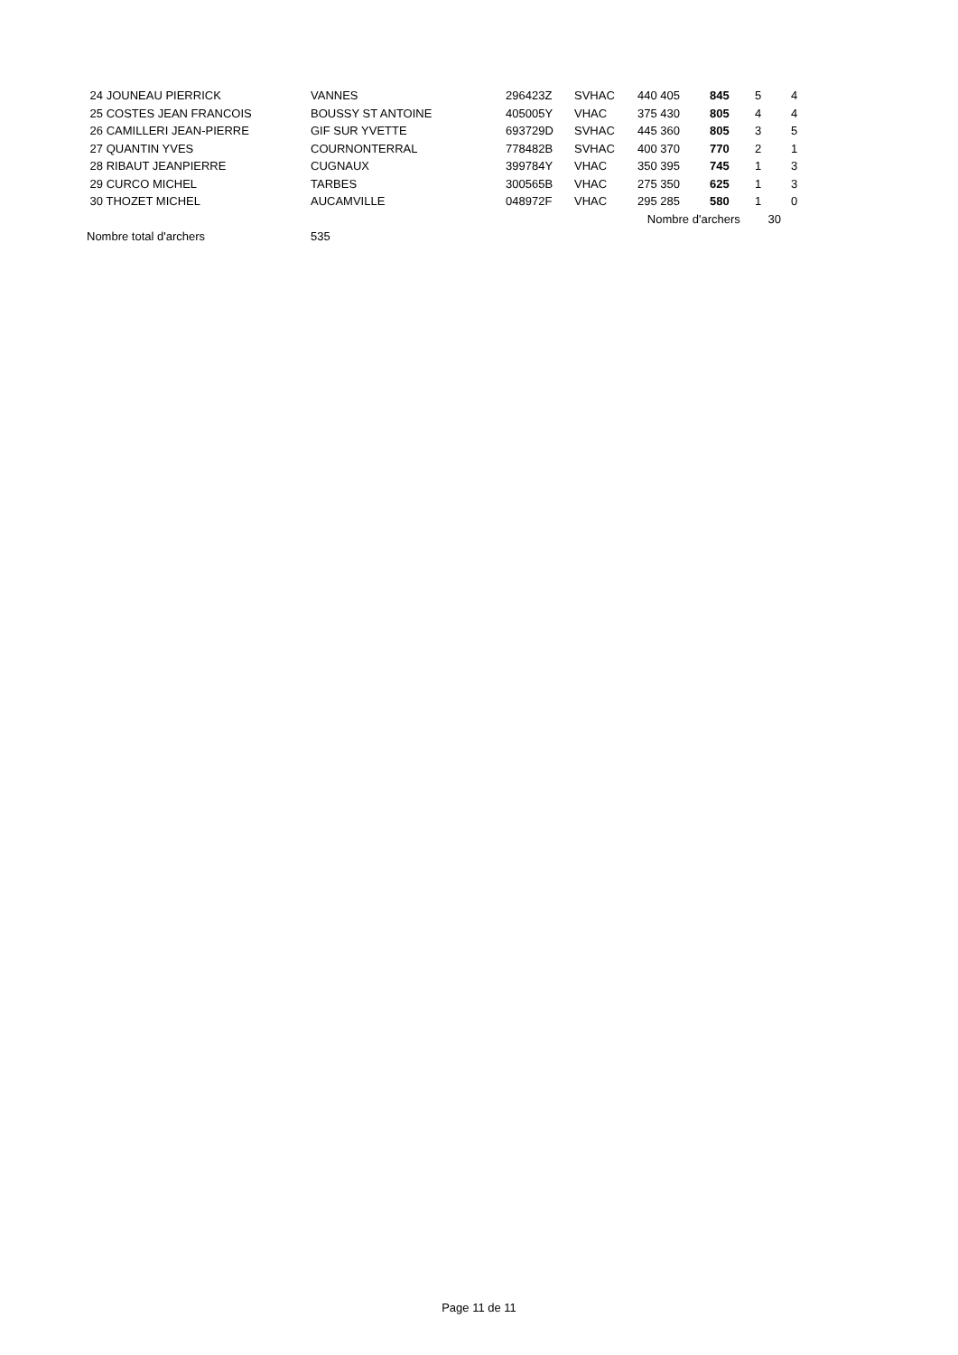| 24 JOUNEAU PIERRICK | VANNES | 296423Z | SVHAC | 440 405 | 845 | 5 | 4 |
| 25 COSTES JEAN FRANCOIS | BOUSSY ST ANTOINE | 405005Y | VHAC | 375 430 | 805 | 4 | 4 |
| 26 CAMILLERI JEAN-PIERRE | GIF SUR YVETTE | 693729D | SVHAC | 445 360 | 805 | 3 | 5 |
| 27 QUANTIN YVES | COURNONTERRAL | 778482B | SVHAC | 400 370 | 770 | 2 | 1 |
| 28 RIBAUT JEANPIERRE | CUGNAUX | 399784Y | VHAC | 350 395 | 745 | 1 | 3 |
| 29 CURCO MICHEL | TARBES | 300565B | VHAC | 275 350 | 625 | 1 | 3 |
| 30 THOZET MICHEL | AUCAMVILLE | 048972F | VHAC | 295 285 | 580 | 1 | 0 |
| | | | | Nombre d'archers | | 30 | |
| Nombre total d'archers | 535 | | | | | | |
Page 11 de 11